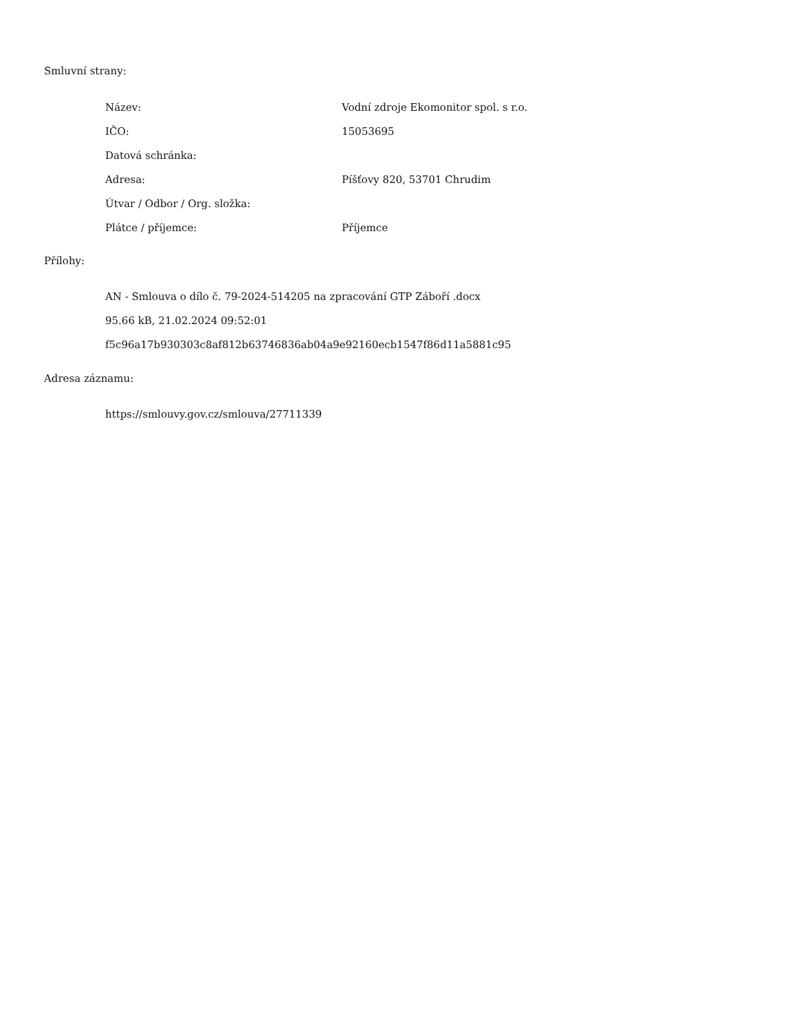Smluvní strany:
| Název: | Vodní zdroje Ekomonitor spol. s r.o. |
| IČO: | 15053695 |
| Datová schránka: | |
| Adresa: | Píšťovy 820, 53701 Chrudim |
| Útvar / Odbor / Org. složka: | |
| Plátce / příjemce: | Příjemce |
Přílohy:
AN - Smlouva o dílo č. 79-2024-514205 na zpracování GTP Záboří .docx
95.66 kB, 21.02.2024 09:52:01
f5c96a17b930303c8af812b63746836ab04a9e92160ecb1547f86d11a5881c95
Adresa záznamu:
https://smlouvy.gov.cz/smlouva/27711339